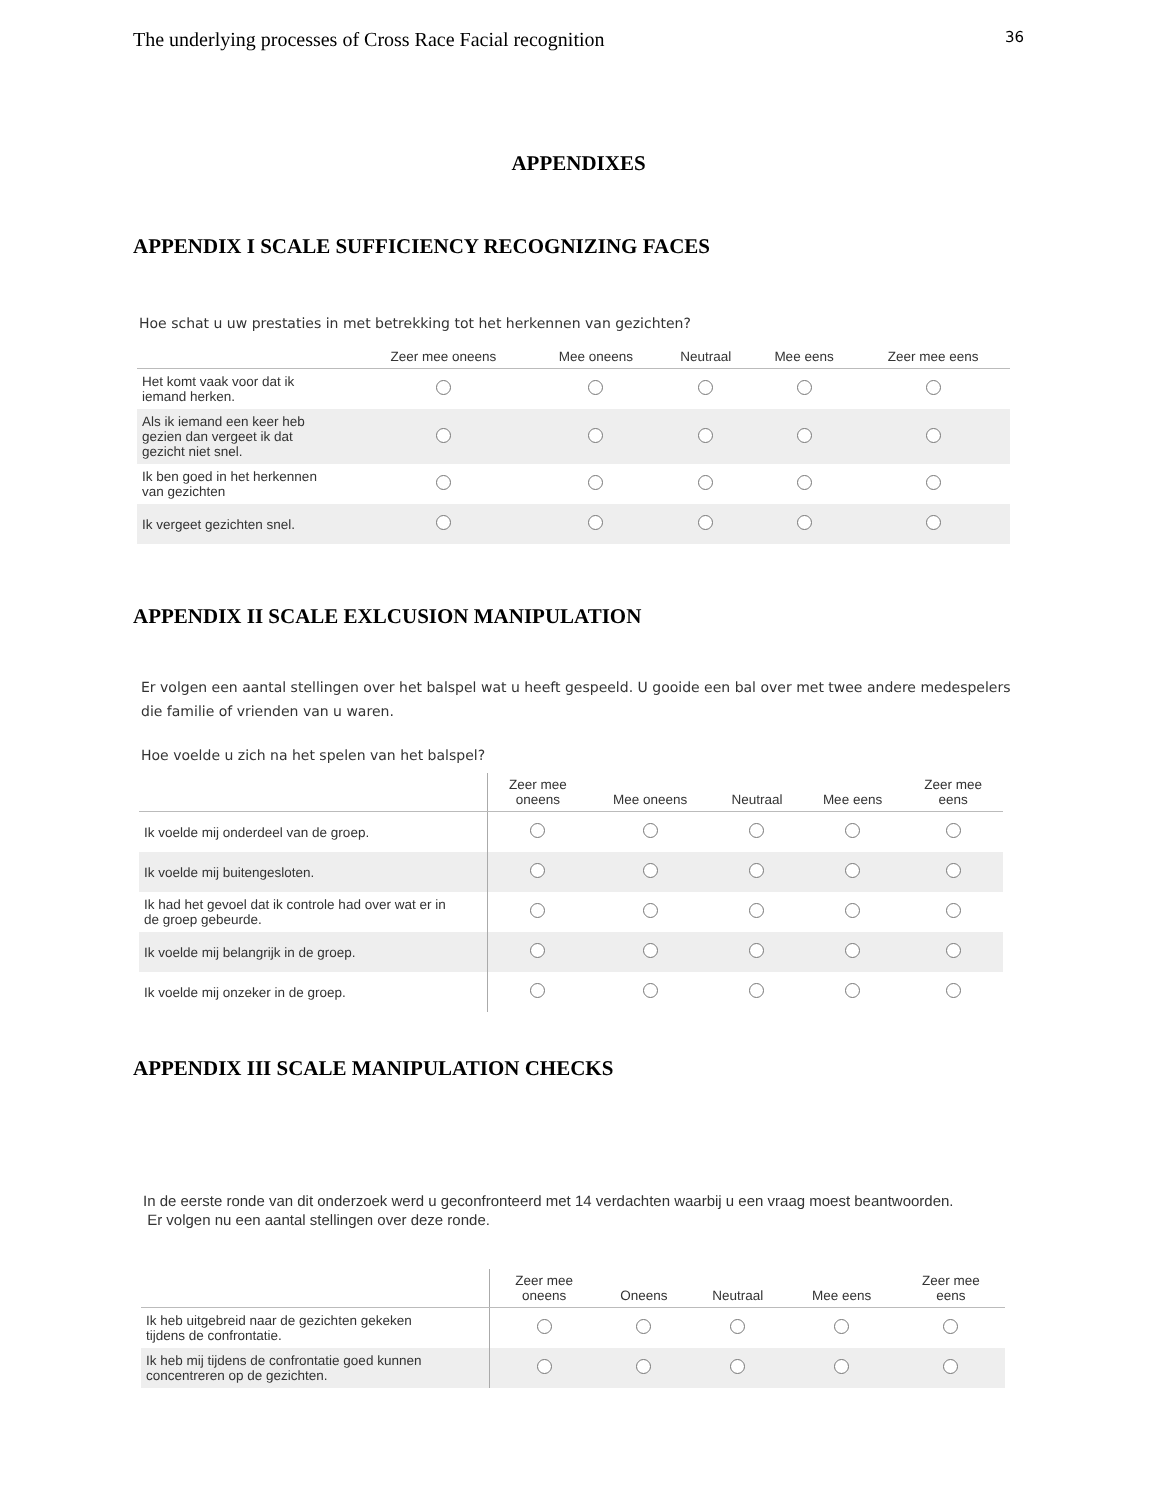The underlying processes of Cross Race Facial recognition 36
APPENDIXES
APPENDIX I SCALE SUFFICIENCY RECOGNIZING FACES
Hoe schat u uw prestaties in met betrekking tot het herkennen van gezichten?
| | Zeer mee oneens | Mee oneens | Neutraal | Mee eens | Zeer mee eens |
| --- | --- | --- | --- | --- | --- |
| Het komt vaak voor dat ik iemand herken. | | | | | |
| Als ik iemand een keer heb gezien dan vergeet ik dat gezicht niet snel. | | | | | |
| Ik ben goed in het herkennen van gezichten | | | | | |
| Ik vergeet gezichten snel. | | | | | |
APPENDIX II SCALE EXLCUSION MANIPULATION
Er volgen een aantal stellingen over het balspel wat u heeft gespeeld. U gooide een bal over met twee andere medespelers die familie of vrienden van u waren.
Hoe voelde u zich na het spelen van het balspel?
| | Zeer mee oneens | Mee oneens | Neutraal | Mee eens | Zeer mee eens |
| --- | --- | --- | --- | --- | --- |
| Ik voelde mij onderdeel van de groep. | | | | | |
| Ik voelde mij buitengesloten. | | | | | |
| Ik had het gevoel dat ik controle had over wat er in de groep gebeurde. | | | | | |
| Ik voelde mij belangrijk in de groep. | | | | | |
| Ik voelde mij onzeker in de groep. | | | | | |
APPENDIX III SCALE MANIPULATION CHECKS
In de eerste ronde van dit onderzoek werd u geconfronteerd met 14 verdachten waarbij u een vraag moest beantwoorden.
Er volgen nu een aantal stellingen over deze ronde.
| | Zeer mee oneens | Oneens | Neutraal | Mee eens | Zeer mee eens |
| --- | --- | --- | --- | --- | --- |
| Ik heb uitgebreid naar de gezichten gekeken tijdens de confrontatie. | | | | | |
| Ik heb mij tijdens de confrontatie goed kunnen concentreren op de gezichten. | | | | | |